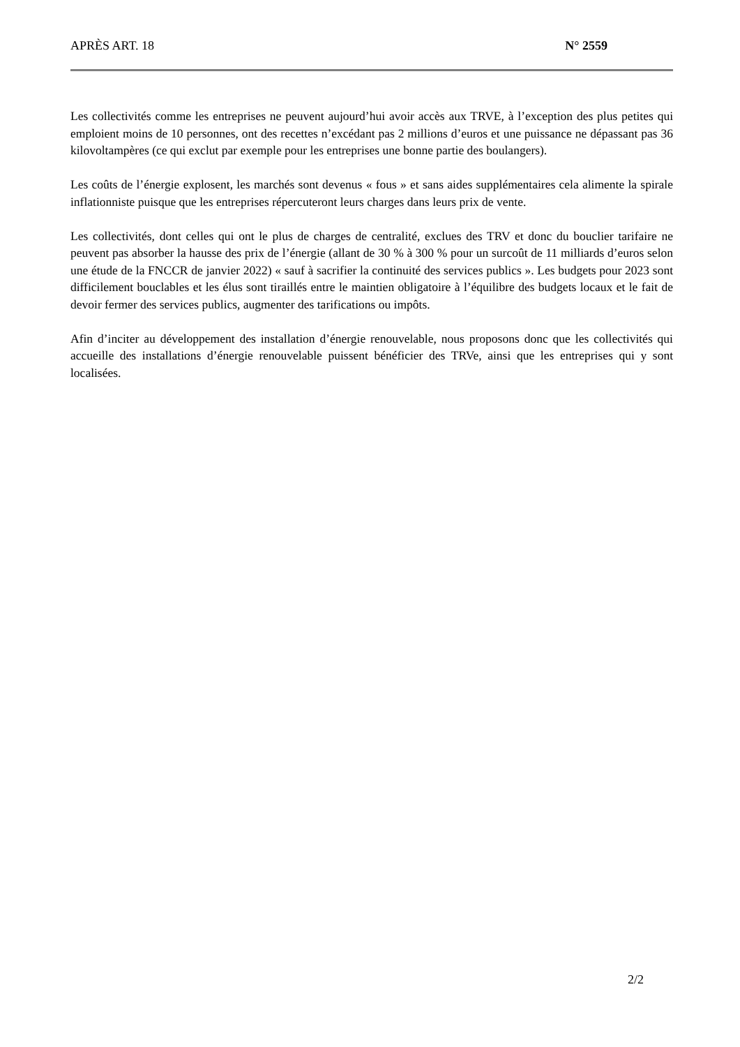APRÈS ART. 18 N° 2559
Les collectivités comme les entreprises ne peuvent aujourd’hui avoir accès aux TRVE, à l’exception des plus petites qui emploient moins de 10 personnes, ont des recettes n’excédant pas 2 millions d’euros et une puissance ne dépassant pas 36 kilovoltampères (ce qui exclut par exemple pour les entreprises une bonne partie des boulangers).
Les coûts de l’énergie explosent, les marchés sont devenus « fous » et sans aides supplémentaires cela alimente la spirale inflationniste puisque que les entreprises répercuteront leurs charges dans leurs prix de vente.
Les collectivités, dont celles qui ont le plus de charges de centralité, exclues des TRV et donc du bouclier tarifaire ne peuvent pas absorber la hausse des prix de l’énergie (allant de 30 % à 300 % pour un surcoût de 11 milliards d’euros selon une étude de la FNCCR de janvier 2022) « sauf à sacrifier la continuité des services publics ». Les budgets pour 2023 sont difficilement bouclables et les élus sont tiraillés entre le maintien obligatoire à l’équilibre des budgets locaux et le fait de devoir fermer des services publics, augmenter des tarifications ou impôts.
Afin d’inciter au développement des installation d’énergie renouvelable, nous proposons donc que les collectivités qui accueille des installations d’énergie renouvelable puissent bénéficier des TRVe, ainsi que les entreprises qui y sont localisées.
2/2